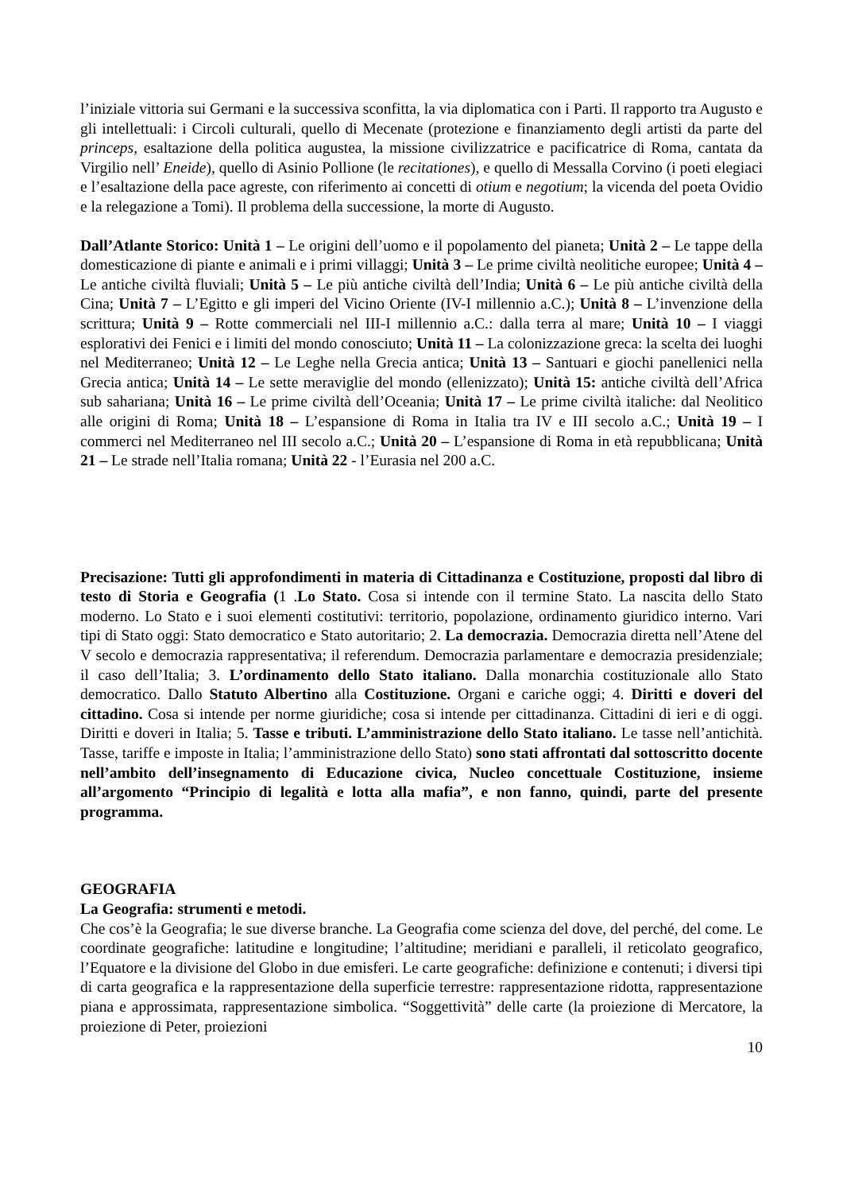l’iniziale vittoria sui Germani e la successiva sconfitta, la via diplomatica con i Parti. Il rapporto tra Augusto e gli intellettuali: i Circoli culturali, quello di Mecenate (protezione e finanziamento degli artisti da parte del princeps, esaltazione della politica augustea, la missione civilizzatrice e pacificatrice di Roma, cantata da Virgilio nell’ Eneide), quello di Asinio Pollione (le recitationes), e quello di Messalla Corvino (i poeti elegiaci e l’esaltazione della pace agreste, con riferimento ai concetti di otium e negotium; la vicenda del poeta Ovidio e la relegazione a Tomi). Il problema della successione, la morte di Augusto.
Dall’Atlante Storico: Unità 1 – Le origini dell’uomo e il popolamento del pianeta; Unità 2 – Le tappe della domesticazione di piante e animali e i primi villaggi; Unità 3 – Le prime civiltà neolitiche europee; Unità 4 – Le antiche civiltà fluviali; Unità 5 – Le più antiche civiltà dell’India; Unità 6 – Le più antiche civiltà della Cina; Unità 7 – L’Egitto e gli imperi del Vicino Oriente (IV-I millennio a.C.); Unità 8 – L’invenzione della scrittura; Unità 9 – Rotte commerciali nel III-I millennio a.C.: dalla terra al mare; Unità 10 – I viaggi esplorativi dei Fenici e i limiti del mondo conosciuto; Unità 11 – La colonizzazione greca: la scelta dei luoghi nel Mediterraneo; Unità 12 – Le Leghe nella Grecia antica; Unità 13 – Santuari e giochi panellenici nella Grecia antica; Unità 14 – Le sette meraviglie del mondo (ellenizzato); Unità 15: antiche civiltà dell’Africa sub sahariana; Unità 16 – Le prime civiltà dell’Oceania; Unità 17 – Le prime civiltà italiche: dal Neolitico alle origini di Roma; Unità 18 – L’espansione di Roma in Italia tra IV e III secolo a.C.; Unità 19 – I commerci nel Mediterraneo nel III secolo a.C.; Unità 20 – L’espansione di Roma in età repubblicana; Unità 21 – Le strade nell’Italia romana; Unità 22 - l’Eurasia nel 200 a.C.
Precisazione: Tutti gli approfondimenti in materia di Cittadinanza e Costituzione, proposti dal libro di testo di Storia e Geografia (1 .Lo Stato. Cosa si intende con il termine Stato. La nascita dello Stato moderno. Lo Stato e i suoi elementi costitutivi: territorio, popolazione, ordinamento giuridico interno. Vari tipi di Stato oggi: Stato democratico e Stato autoritario; 2. La democrazia. Democrazia diretta nell’Atene del V secolo e democrazia rappresentativa; il referendum. Democrazia parlamentare e democrazia presidenziale; il caso dell’Italia; 3. L’ordinamento dello Stato italiano. Dalla monarchia costituzionale allo Stato democratico. Dallo Statuto Albertino alla Costituzione. Organi e cariche oggi; 4. Diritti e doveri del cittadino. Cosa si intende per norme giuridiche; cosa si intende per cittadinanza. Cittadini di ieri e di oggi. Diritti e doveri in Italia; 5. Tasse e tributi. L’amministrazione dello Stato italiano. Le tasse nell’antichità. Tasse, tariffe e imposte in Italia; l’amministrazione dello Stato) sono stati affrontati dal sottoscritto docente nell’ambito dell’insegnamento di Educazione civica, Nucleo concettuale Costituzione, insieme all’argomento “Principio di legalità e lotta alla mafia”, e non fanno, quindi, parte del presente programma.
GEOGRAFIA
La Geografia: strumenti e metodi.
Che cos’è la Geografia; le sue diverse branche. La Geografia come scienza del dove, del perché, del come. Le coordinate geografiche: latitudine e longitudine; l’altitudine; meridiani e paralleli, il reticolato geografico, l’Equatore e la divisione del Globo in due emisferi. Le carte geografiche: definizione e contenuti; i diversi tipi di carta geografica e la rappresentazione della superficie terrestre: rappresentazione ridotta, rappresentazione piana e approssimata, rappresentazione simbolica. “Soggettività” delle carte (la proiezione di Mercatore, la proiezione di Peter, proiezioni
10